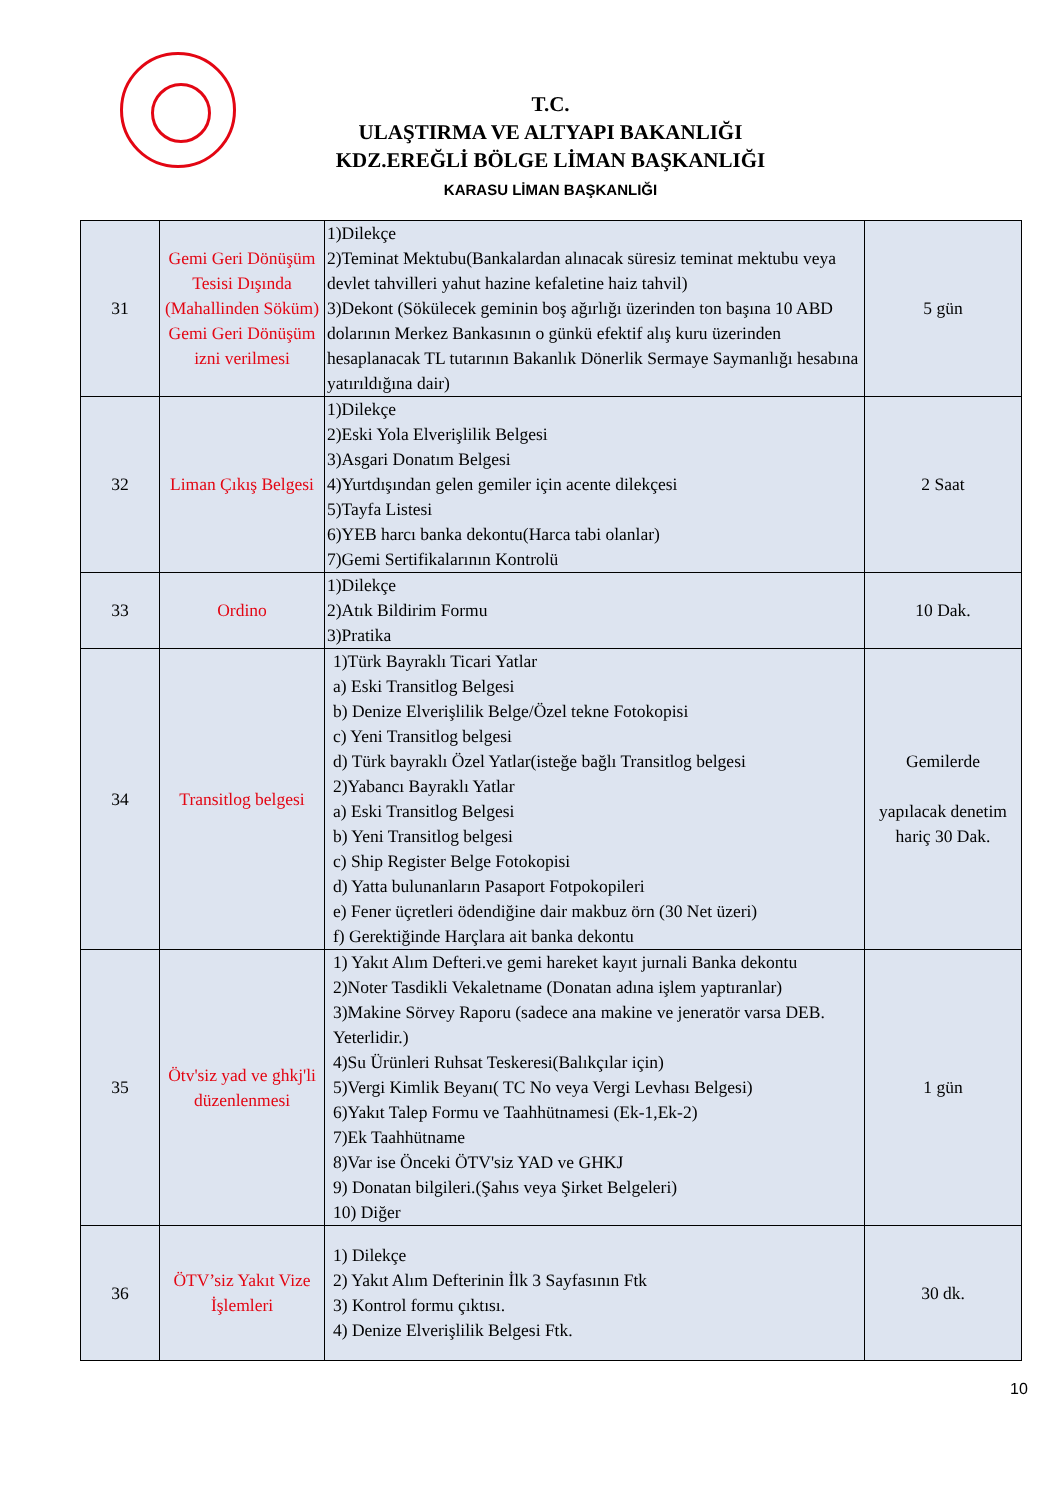T.C.
ULAŞTIRMA VE ALTYAPI BAKANLIĞI
KDZ.EREĞLİ BÖLGE LİMAN BAŞKANLIĞI
KARASU LİMAN BAŞKANLIĞI
| 31 | Gemi Geri Dönüşüm Tesisi Dışında (Mahallinden Söküm) Gemi Geri Dönüşüm izni verilmesi | 1)Dilekçe 2)Teminat Mektubu(Bankalardan alınacak süresiz teminat mektubu veya devlet tahvilleri yahut hazine kefaletine haiz tahvil) 3)Dekont (Sökülecek geminin boş ağırlığı üzerinden ton başına 10 ABD dolarının Merkez Bankasının o günkü efektif alış kuru üzerinden hesaplanacak TL tutarının Bakanlık Dönerlik Sermaye Saymanlığı hesabına yatırıldığına dair) | 5 gün |
| 32 | Liman Çıkış Belgesi | 1)Dilekçe 2)Eski Yola Elverişlilik Belgesi 3)Asgari Donatım Belgesi 4)Yurtdışından gelen gemiler için acente dilekçesi 5)Tayfa Listesi 6)YEB harcı banka dekontu(Harca tabi olanlar) 7)Gemi Sertifikalarının Kontrolü | 2 Saat |
| 33 | Ordino | 1)Dilekçe 2)Atık Bildirim Formu 3)Pratika | 10 Dak. |
| 34 | Transitlog belgesi | 1)Türk Bayraklı Ticari Yatlar a) Eski Transitlog Belgesi b) Denize Elverişlilik Belge/Özel tekne Fotokopisi c) Yeni Transitlog belgesi d) Türk bayraklı Özel Yatlar(isteğe bağlı Transitlog belgesi 2)Yabancı Bayraklı Yatlar a) Eski Transitlog Belgesi b) Yeni Transitlog belgesi c) Ship Register Belge Fotokopisi d) Yatta bulunanların Pasaport Fotpokopileri e) Fener üçretleri ödendiğine dair makbuz örn (30 Net üzeri) f) Gerektiğinde Harçlara ait banka dekontu | Gemilerde yapılacak denetim hariç 30 Dak. |
| 35 | Ötv'siz yad ve ghkj'li düzenlenmesi | 1) Yakıt Alım Defteri.ve gemi hareket kayıt jurnali Banka dekontu 2)Noter Tasdikli Vekaletname (Donatan adına işlem yaptıranlar) 3)Makine Sörvey Raporu (sadece ana makine ve jeneratör varsa DEB. Yeterlidir.) 4)Su Ürünleri Ruhsat Teskeresi(Balıkçılar için) 5)Vergi Kimlik Beyanı( TC No veya Vergi Levhası Belgesi) 6)Yakıt Talep Formu ve Taahhütnamesi (Ek-1,Ek-2) 7)Ek Taahhütname 8)Var ise Önceki ÖTV'siz YAD ve GHKJ 9) Donatan bilgileri.(Şahıs veya Şirket Belgeleri) 10) Diğer | 1 gün |
| 36 | ÖTV’siz Yakıt Vize İşlemleri | 1) Dilekçe 2) Yakıt Alım Defterinin İlk 3 Sayfasının Ftk 3) Kontrol formu çıktısı. 4) Denize Elverişlilik Belgesi Ftk. | 30 dk. |
10